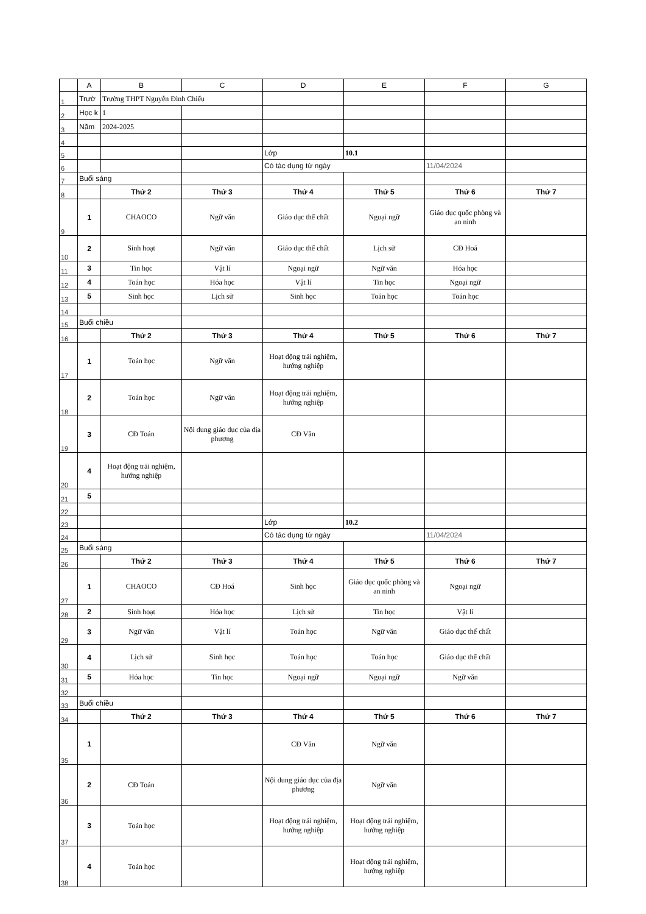| | A | B | C | D | E | F | G |
| 1 | Trườ | Trường THPT Nguyễn Đình Chiểu | | | | | |
| 2 | Học k | 1 | | | | | |
| 3 | Năm | 2024-2025 | | | | | |
| 4 | | | | | | | |
| 5 | | | | Lớp | 10.1 | | |
| 6 | | | | Có tác dụng từ ngày | | 11/04/2024 | |
| 7 | Buổi sáng | | | | | | |
| 8 | | Thứ 2 | Thứ 3 | Thứ 4 | Thứ 5 | Thứ 6 | Thứ 7 |
| 9 | 1 | CHAOCO | Ngữ văn | Giáo dục thể chất | Ngoại ngữ | Giáo dục quốc phòng và an ninh | |
| 10 | 2 | Sinh hoạt | Ngữ văn | Giáo dục thể chất | Lịch sử | CĐ Hoá | |
| 11 | 3 | Tin học | Vật lí | Ngoại ngữ | Ngữ văn | Hóa học | |
| 12 | 4 | Toán học | Hóa học | Vật lí | Tin học | Ngoại ngữ | |
| 13 | 5 | Sinh học | Lịch sử | Sinh học | Toán học | Toán học | |
| 14 | | | | | | | |
| 15 | Buổi chiều | | | | | | |
| 16 | | Thứ 2 | Thứ 3 | Thứ 4 | Thứ 5 | Thứ 6 | Thứ 7 |
| 17 | 1 | Toán học | Ngữ văn | Hoạt động trải nghiệm, hướng nghiệp | | | |
| 18 | 2 | Toán học | Ngữ văn | Hoạt động trải nghiệm, hướng nghiệp | | | |
| 19 | 3 | CĐ Toán | Nội dung giáo dục của địa phương | CĐ Văn | | | |
| 20 | 4 | Hoạt động trải nghiệm, hướng nghiệp | | | | | |
| 21 | 5 | | | | | | |
| 22 | | | | | | | |
| 23 | | | | Lớp | 10.2 | | |
| 24 | | | | Có tác dụng từ ngày | | 11/04/2024 | |
| 25 | Buổi sáng | | | | | | |
| 26 | | Thứ 2 | Thứ 3 | Thứ 4 | Thứ 5 | Thứ 6 | Thứ 7 |
| 27 | 1 | CHAOCO | CĐ Hoá | Sinh học | Giáo dục quốc phòng và an ninh | Ngoại ngữ | |
| 28 | 2 | Sinh hoạt | Hóa học | Lịch sử | Tin học | Vật lí | |
| 29 | 3 | Ngữ văn | Vật lí | Toán học | Ngữ văn | Giáo dục thể chất | |
| 30 | 4 | Lịch sử | Sinh học | Toán học | Toán học | Giáo dục thể chất | |
| 31 | 5 | Hóa học | Tin học | Ngoại ngữ | Ngoại ngữ | Ngữ văn | |
| 32 | | | | | | | |
| 33 | Buổi chiều | | | | | | |
| 34 | | Thứ 2 | Thứ 3 | Thứ 4 | Thứ 5 | Thứ 6 | Thứ 7 |
| 35 | 1 | | | CĐ Văn | Ngữ văn | | |
| 36 | 2 | CĐ Toán | | Nội dung giáo dục của địa phương | Ngữ văn | | |
| 37 | 3 | Toán học | | Hoạt động trải nghiệm, hướng nghiệp | Hoạt động trải nghiệm, hướng nghiệp | | |
| 38 | 4 | Toán học | | | Hoạt động trải nghiệm, hướng nghiệp | | |